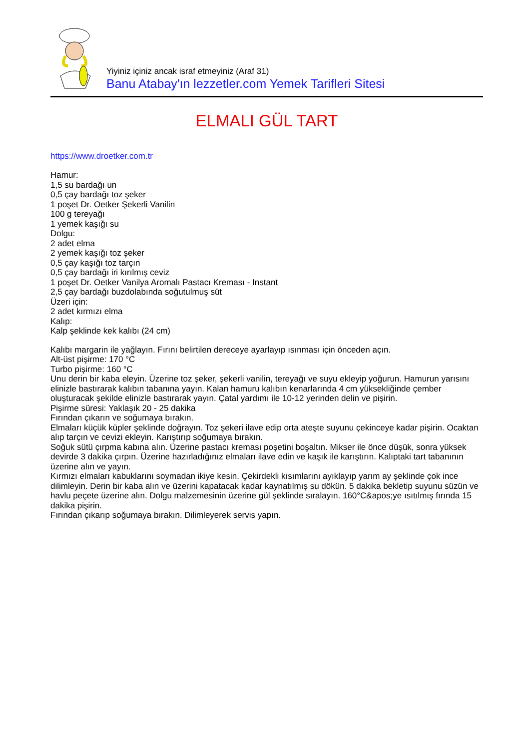Yiyiniz içiniz ancak israf etmeyiniz (Araf 31)
Banu Atabay'ın lezzetler.com Yemek Tarifleri Sitesi
ELMALI GÜL TART
https://www.droetker.com.tr
Hamur:
1,5 su bardağı un
0,5 çay bardağı toz şeker
1 poşet Dr. Oetker Şekerli Vanilin
100 g tereyağı
1 yemek kaşığı su
Dolgu:
2 adet elma
2 yemek kaşığı toz şeker
0,5 çay kaşığı toz tarçın
0,5 çay bardağı iri kırılmış ceviz
1 poşet Dr. Oetker Vanilya Aromalı Pastacı Kreması - Instant
2,5 çay bardağı buzdolabında soğutulmuş süt
Üzeri için:
2 adet kırmızı elma
Kalıp:
Kalp şeklinde kek kalıbı (24 cm)
Kalıbı margarin ile yağlayın. Fırını belirtilen dereceye ayarlayıp ısınması için önceden açın.
Alt-üst pişirme: 170 °C
Turbo pişirme: 160 °C
Unu derin bir kaba eleyin. Üzerine toz şeker, şekerli vanilin, tereyağı ve suyu ekleyip yoğurun. Hamurun yarısını elinizle bastırarak kalıbın tabanına yayın. Kalan hamuru kalıbın kenarlarında 4 cm yüksekliğinde çember oluşturacak şekilde elinizle bastırarak yayın. Çatal yardımı ile 10-12 yerinden delin ve pişirin.
Pişirme süresi: Yaklaşık 20 - 25 dakika
Fırından çıkarın ve soğumaya bırakın.
Elmaları küçük küpler şeklinde doğrayın. Toz şekeri ilave edip orta ateşte suyunu çekinceye kadar pişirin. Ocaktan alıp tarçın ve cevizi ekleyin. Karıştırıp soğumaya bırakın.
Soğuk sütü çırpma kabına alın. Üzerine pastacı kreması poşetini boşaltın. Mikser ile önce düşük, sonra yüksek devirde 3 dakika çırpın. Üzerine hazırladığınız elmaları ilave edin ve kaşık ile karıştırın. Kalıptaki tart tabanının üzerine alın ve yayın.
Kırmızı elmaları kabuklarını soymadan ikiye kesin. Çekirdekli kısımlarını ayıklayıp yarım ay şeklinde çok ince dilimleyin. Derin bir kaba alın ve üzerini kapatacak kadar kaynatılmış su dökün. 5 dakika bekletip suyunu süzün ve havlu peçete üzerine alın. Dolgu malzemesinin üzerine gül şeklinde sıralayın. 160°C&apos;ye ısıtılmış fırında 15 dakika pişirin.
Fırından çıkarıp soğumaya bırakın. Dilimleyerek servis yapın.